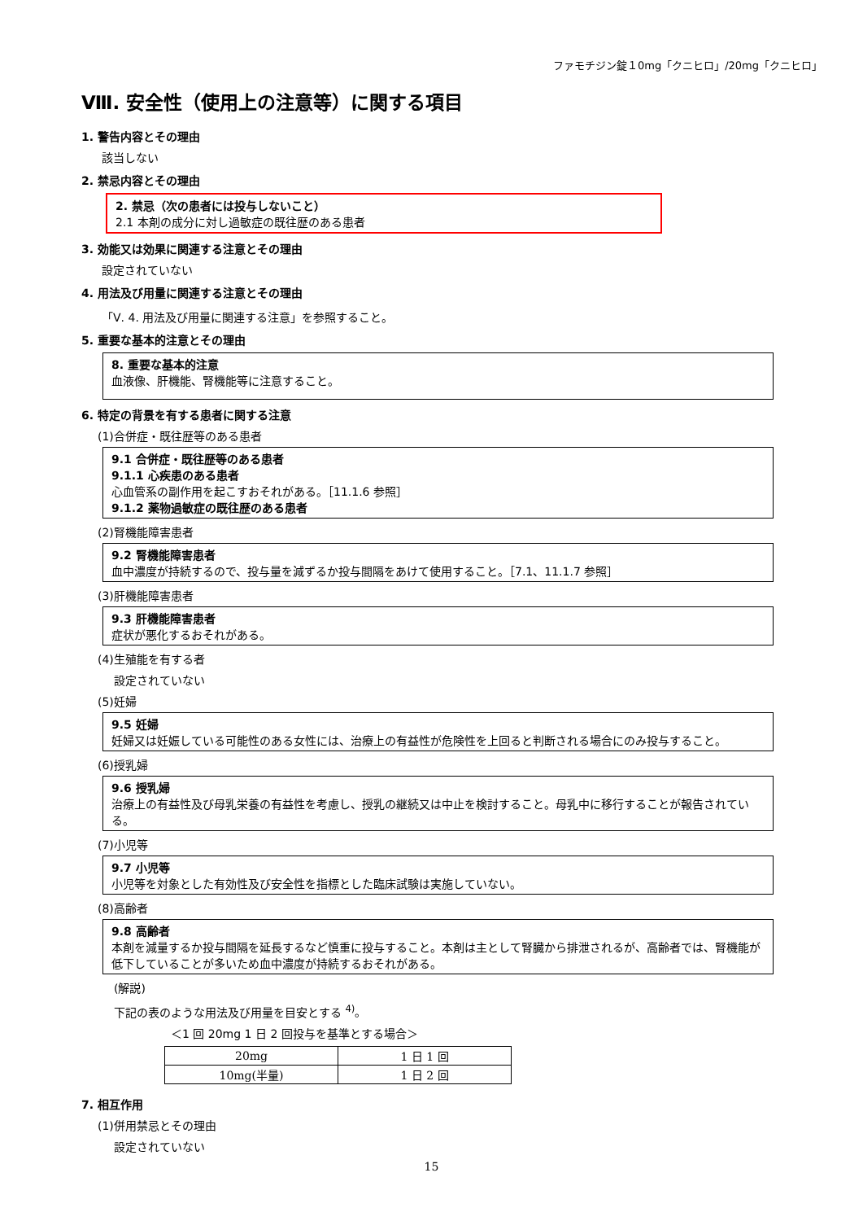ファモチジン錠１0mg「クニヒロ」/20mg「クニヒロ」
Ⅷ. 安全性（使用上の注意等）に関する項目
1. 警告内容とその理由
該当しない
2. 禁忌内容とその理由
2. 禁忌（次の患者には投与しないこと）
2.1 本剤の成分に対し過敏症の既往歴のある患者
3. 効能又は効果に関連する注意とその理由
設定されていない
4. 用法及び用量に関連する注意とその理由
「Ⅴ. 4. 用法及び用量に関連する注意」を参照すること。
5. 重要な基本的注意とその理由
8. 重要な基本的注意
血液像、肝機能、腎機能等に注意すること。
6. 特定の背景を有する患者に関する注意
(1)合併症・既往歴等のある患者
9.1 合併症・既往歴等のある患者
9.1.1 心疾患のある患者
心血管系の副作用を起こすおそれがある。［11.1.6 参照］
9.1.2 薬物過敏症の既往歴のある患者
(2)腎機能障害患者
9.2 腎機能障害患者
血中濃度が持続するので、投与量を減ずるか投与間隔をあけて使用すること。［7.1、11.1.7 参照］
(3)肝機能障害患者
9.3 肝機能障害患者
症状が悪化するおそれがある。
(4)生殖能を有する者
設定されていない
(5)妊婦
9.5 妊婦
妊婦又は妊娠している可能性のある女性には、治療上の有益性が危険性を上回ると判断される場合にのみ投与すること。
(6)授乳婦
9.6 授乳婦
治療上の有益性及び母乳栄養の有益性を考慮し、授乳の継続又は中止を検討すること。母乳中に移行することが報告されている。
(7)小児等
9.7 小児等
小児等を対象とした有効性及び安全性を指標とした臨床試験は実施していない。
(8)高齢者
9.8 高齢者
本剤を減量するか投与間隔を延長するなど慎重に投与すること。本剤は主として腎臓から排泄されるが、高齢者では、腎機能が低下していることが多いため血中濃度が持続するおそれがある。
(解説)
下記の表のような用法及び用量を目安とする <sup>4)</sup>。
＜1 回 20mg 1 日 2 回投与を基準とする場合＞
| 20mg | 1 日 1 回 |
| 10mg(半量) | 1 日 2 回 |
7. 相互作用
(1)併用禁忌とその理由
設定されていない
15